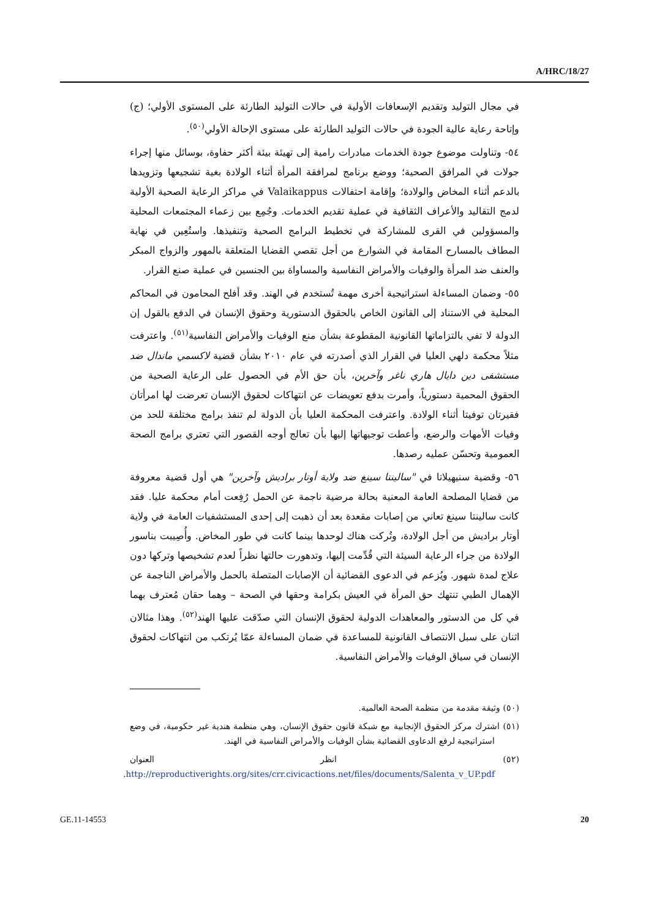A/HRC/18/27
في مجال التوليد وتقديم الإسعافات الأولية في حالات التوليد الطارئة على المستوى الأولي؛ (ج) وإتاحة رعاية عالية الجودة في حالات التوليد الطارئة على مستوى الإحالة الأولي<sup>(٥٠)</sup>.
٥٤- وتناولت موضوع جودة الخدمات مبادرات رامية إلى تهيئة بيئة أكثر حفاوة، بوسائل منها إجراء جولات في المرافق الصحية؛ ووضع برنامج لمرافقة المرأة أثناء الولادة بغية تشجيعها وتزويدها بالدعم أثناء المخاض والولادة؛ وإقامة احتفالات Valaikappus في مراكز الرعاية الصحية الأولية لدمج التقاليد والأعراف الثقافية في عملية تقديم الخدمات. وجُمِع بين زعماء المجتمعات المحلية والمسؤولين في القرى للمشاركة في تخطيط البرامج الصحية وتنفيذها. واستُعِين في نهاية المطاف بالمسارح المقامة في الشوارع من أجل تقصي القضايا المتعلقة بالمهور والزواج المبكر والعنف ضد المرأة والوفيات والأمراض النفاسية والمساواة بين الجنسين في عملية صنع القرار.
٥٥- وضمان المساءلة استراتيجية أخرى مهمة تُستخدم في الهند. وقد أفلح المحامون في المحاكم المحلية في الاستناد إلى القانون الخاص بالحقوق الدستورية وحقوق الإنسان في الدفع بالقول إن الدولة لا تفي بالتزاماتها القانونية المقطوعة بشأن منع الوفيات والأمراض النفاسية<sup>(٥١)</sup>. واعترفت مثلاً محكمة دلهي العليا في القرار الذي أصدرته في عام ٢٠١٠ بشأن قضية لاكسمي ماندال ضد مستشفى دين دايال هاري ناغر وآخرين، بأن حق الأم في الحصول على الرعاية الصحية من الحقوق المحمية دستورياً، وأمرت بدفع تعويضات عن انتهاكات لحقوق الإنسان تعرضت لها امرأتان فقيرتان توفيتا أثناء الولادة. واعترفت المحكمة العليا بأن الدولة لم تنفذ برامج مختلفة للحد من وفيات الأمهات والرضع، وأعطت توجيهاتها إليها بأن تعالج أوجه القصور التي تعتري برامج الصحة العمومية وتحسّن عمليه رصدها.
٥٦- وقضية سنيهيلاتا في "سالينتا سينغ ضد ولاية أوتار براديش وآخرين" هي أول قضية معروفة من قضايا المصلحة العامة المعنية بحالة مرضية ناجمة عن الحمل رُفِعت أمام محكمة عليا. فقد كانت سالينتا سينغ تعاني من إصابات مقعدة بعد أن ذهبت إلى إحدى المستشفيات العامة في ولاية أوتار براديش من أجل الولادة، وتُركت هناك لوحدها بينما كانت في طور المخاض. وأُصِيبت بناسور الولادة من جراء الرعاية السيئة التي قُدِّمت إليها، وتدهورت حالتها نظراً لعدم تشخيصها وتركها دون علاج لمدة شهور. ويُزعم في الدعوى القضائية أن الإصابات المتصلة بالحمل والأمراض الناجمة عن الإهمال الطبي تنتهك حق المرأة في العيش بكرامة وحقها في الصحة – وهما حقان مُعترف بهما في كل من الدستور والمعاهدات الدولية لحقوق الإنسان التي صدّقت عليها الهند<sup>(٥٢)</sup>. وهذا مثالان اثنان على سبل الانتصاف القانونية للمساعدة في ضمان المساءلة عمّا يُرتكب من انتهاكات لحقوق الإنسان في سياق الوفيات والأمراض النفاسية.
(٥٠) وثيقة مقدمة من منظمة الصحة العالمية.
(٥١) اشترك مركز الحقوق الإنجابية مع شبكة قانون حقوق الإنسان، وهي منظمة هندية غير حكومية، في وضع استراتيجية لرفع الدعاوى القضائية بشأن الوفيات والأمراض النفاسية في الهند.
(٥٢) انظر العنوان http://reproductiverights.org/sites/crr.civicactions.net/files/documents/Salenta_v_UP.pdf.
GE.11-14553 20